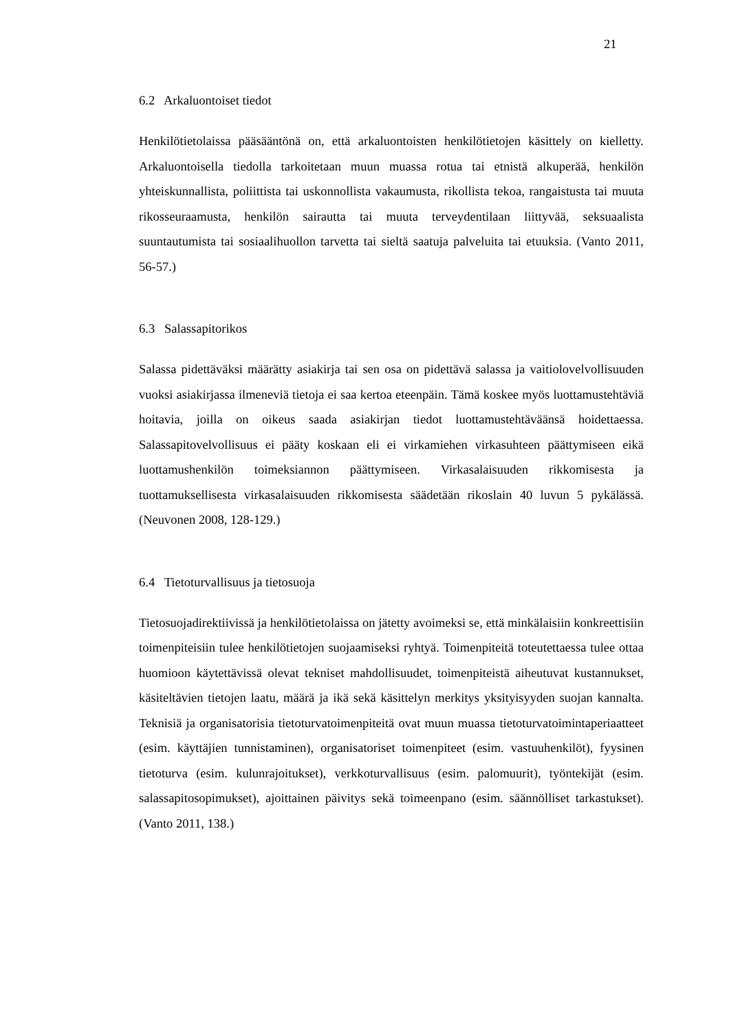21
6.2 Arkaluontoiset tiedot
Henkilötietolaissa pääsääntönä on, että arkaluontoisten henkilötietojen käsittely on kielletty. Arkaluontoisella tiedolla tarkoitetaan muun muassa rotua tai etnistä alkuperää, henkilön yhteiskunnallista, poliittista tai uskonnollista vakaumusta, rikollista tekoa, rangaistusta tai muuta rikosseuraamusta, henkilön sairautta tai muuta terveydentilaan liittyvää, seksuaalista suuntautumista tai sosiaalihuollon tarvetta tai sieltä saatuja palveluita tai etuuksia. (Vanto 2011, 56-57.)
6.3 Salassapitorikos
Salassa pidettäväksi määrätty asiakirja tai sen osa on pidettävä salassa ja vaitiolovelvollisuuden vuoksi asiakirjassa ilmeneviä tietoja ei saa kertoa eteenpäin. Tämä koskee myös luottamustehtäviä hoitavia, joilla on oikeus saada asiakirjan tiedot luottamustehtäväänsä hoidettaessa. Salassapitovelvollisuus ei pääty koskaan eli ei virkamiehen virkasuhteen päättymiseen eikä luottamushenkilön toimeksiannon päättymiseen. Virkasalaisuuden rikkomisesta ja tuottamuksellisesta virkasalaisuuden rikkomisesta säädetään rikoslain 40 luvun 5 pykälässä. (Neuvonen 2008, 128-129.)
6.4 Tietoturvallisuus ja tietosuoja
Tietosuojadirektiivissä ja henkilötietolaissa on jätetty avoimeksi se, että minkälaisiin konkreettisiin toimenpiteisiin tulee henkilötietojen suojaamiseksi ryhtyä. Toimenpiteitä toteutettaessa tulee ottaa huomioon käytettävissä olevat tekniset mahdollisuudet, toimenpiteistä aiheutuvat kustannukset, käsiteltävien tietojen laatu, määrä ja ikä sekä käsittelyn merkitys yksityisyyden suojan kannalta. Teknisiä ja organisatorisia tietoturvatoimenpiteitä ovat muun muassa tietoturvatoimintaperiaatteet (esim. käyttäjien tunnistaminen), organisatoriset toimenpiteet (esim. vastuuhenkilöt), fyysinen tietoturva (esim. kulunrajoitukset), verkkoturvallisuus (esim. palomuurit), työntekijät (esim. salassapitosopimukset), ajoittainen päivitys sekä toimeenpano (esim. säännölliset tarkastukset). (Vanto 2011, 138.)